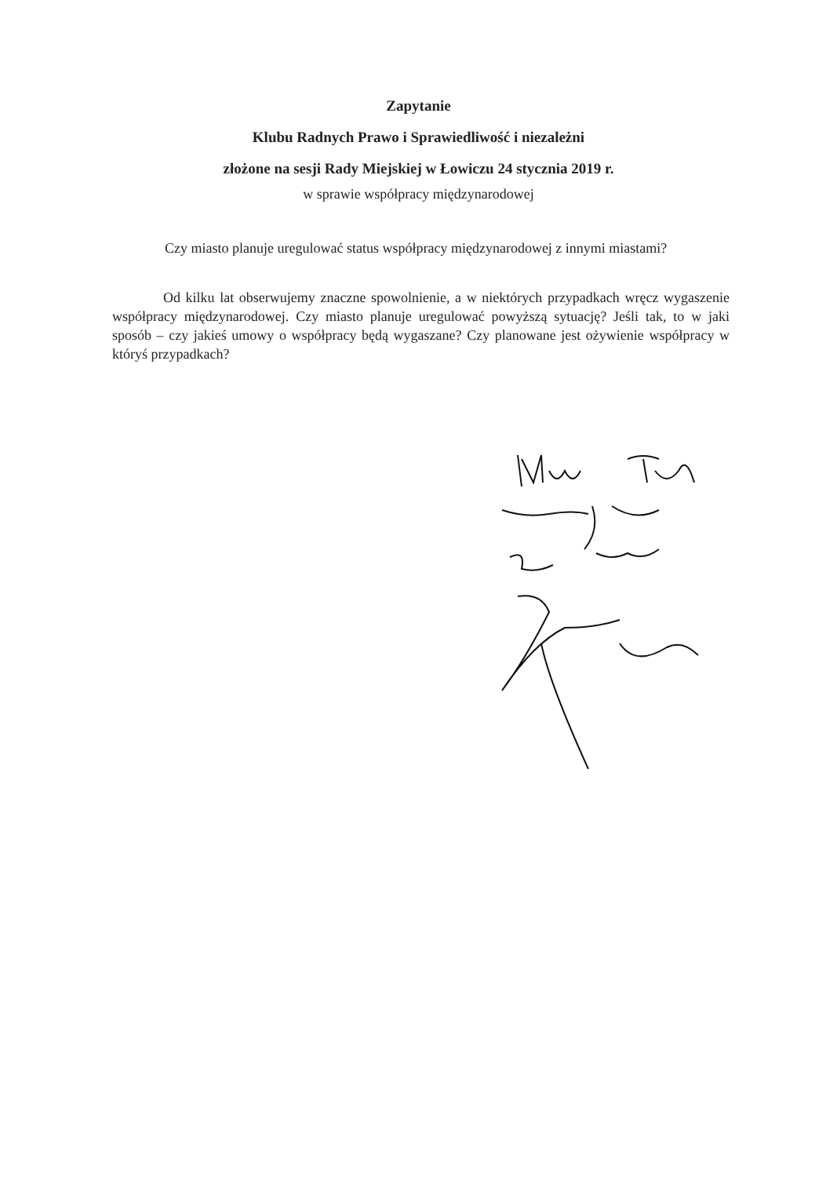Zapytanie
Klubu Radnych Prawo i Sprawiedliwość i niezależni
złożone na sesji Rady Miejskiej w Łowiczu 24 stycznia 2019 r.
w sprawie współpracy międzynarodowej
Czy miasto planuje uregulować status współpracy międzynarodowej z innymi miastami?
Od kilku lat obserwujemy znaczne spowolnienie, a w niektórych przypadkach wręcz wygaszenie współpracy międzynarodowej. Czy miasto planuje uregulować powyższą sytuację? Jeśli tak, to w jaki sposób – czy jakieś umowy o współpracy będą wygaszane? Czy planowane jest ożywienie współpracy w któryś przypadkach?